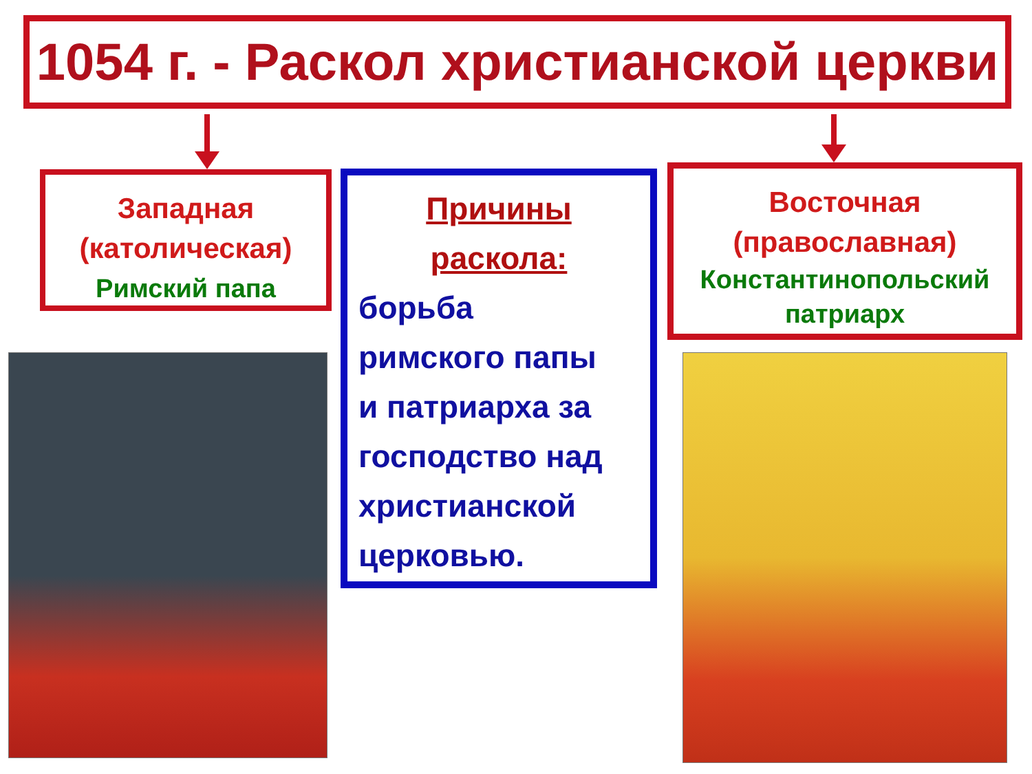1054 г. - Раскол христианской церкви
Западная
(католическая)
Римский папа
Причины
раскола:
борьба
римского папы
и патриарха за
господство над
христианской
церковью.
Восточная
(православная)
Константинопольский
патриарх